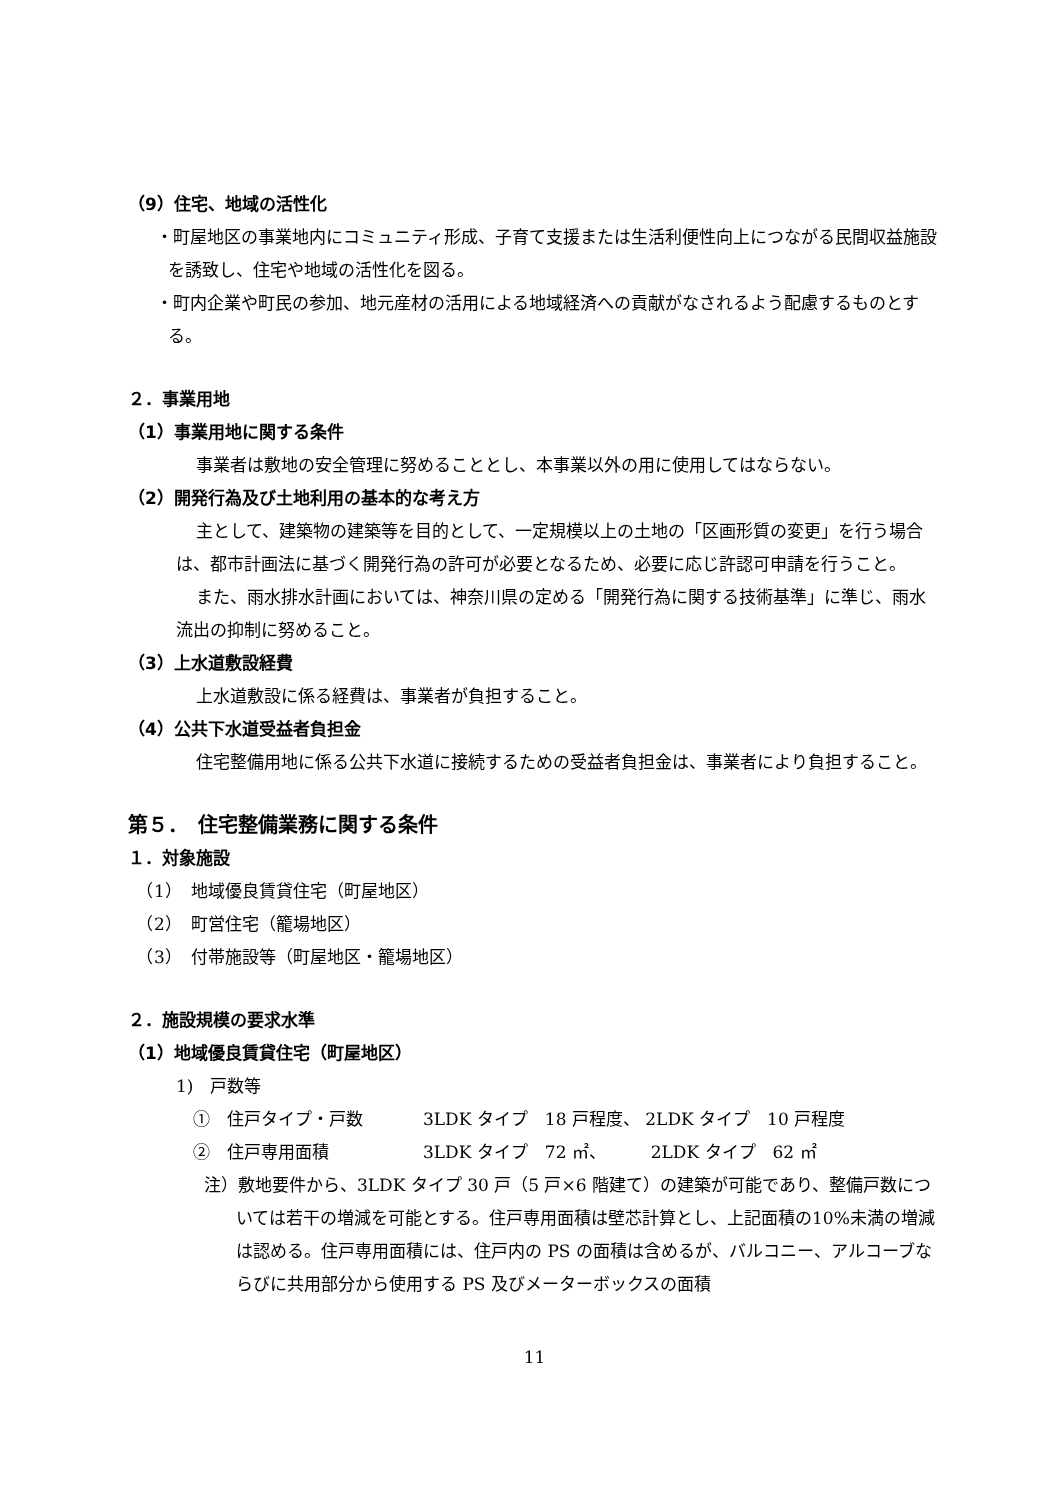（9）住宅、地域の活性化
・町屋地区の事業地内にコミュニティ形成、子育て支援または生活利便性向上につながる民間収益施設を誘致し、住宅や地域の活性化を図る。
・町内企業や町民の参加、地元産材の活用による地域経済への貢献がなされるよう配慮するものとする。
２．事業用地
（1）事業用地に関する条件
事業者は敷地の安全管理に努めることとし、本事業以外の用に使用してはならない。
（2）開発行為及び土地利用の基本的な考え方
主として、建築物の建築等を目的として、一定規模以上の土地の「区画形質の変更」を行う場合は、都市計画法に基づく開発行為の許可が必要となるため、必要に応じ許認可申請を行うこと。
また、雨水排水計画においては、神奈川県の定める「開発行為に関する技術基準」に準じ、雨水流出の抑制に努めること。
（3）上水道敷設経費
上水道敷設に係る経費は、事業者が負担すること。
（4）公共下水道受益者負担金
住宅整備用地に係る公共下水道に接続するための受益者負担金は、事業者により負担すること。
第５．　住宅整備業務に関する条件
１．対象施設
　（1）　地域優良賃貸住宅（町屋地区）
　（2）　町営住宅（籠場地区）
　（3）　付帯施設等（町屋地区・籠場地区）
２．施設規模の要求水準
（1）地域優良賃貸住宅（町屋地区）
1)　戸数等
①　住戸タイプ・戸数 3LDK タイプ　18 戸程度、 2LDK タイプ　10 戸程度
②　住戸専用面積 3LDK タイプ　72 ㎡、 　　 2LDK タイプ　62 ㎡
注）敷地要件から、3LDK タイプ 30 戸（5 戸×6 階建て）の建築が可能であり、整備戸数については若干の増減を可能とする。住戸専用面積は壁芯計算とし、上記面積の10%未満の増減は認める。住戸専用面積には、住戸内の PS の面積は含めるが、バルコニー、アルコーブならびに共用部分から使用する PS 及びメーターボックスの面積
11